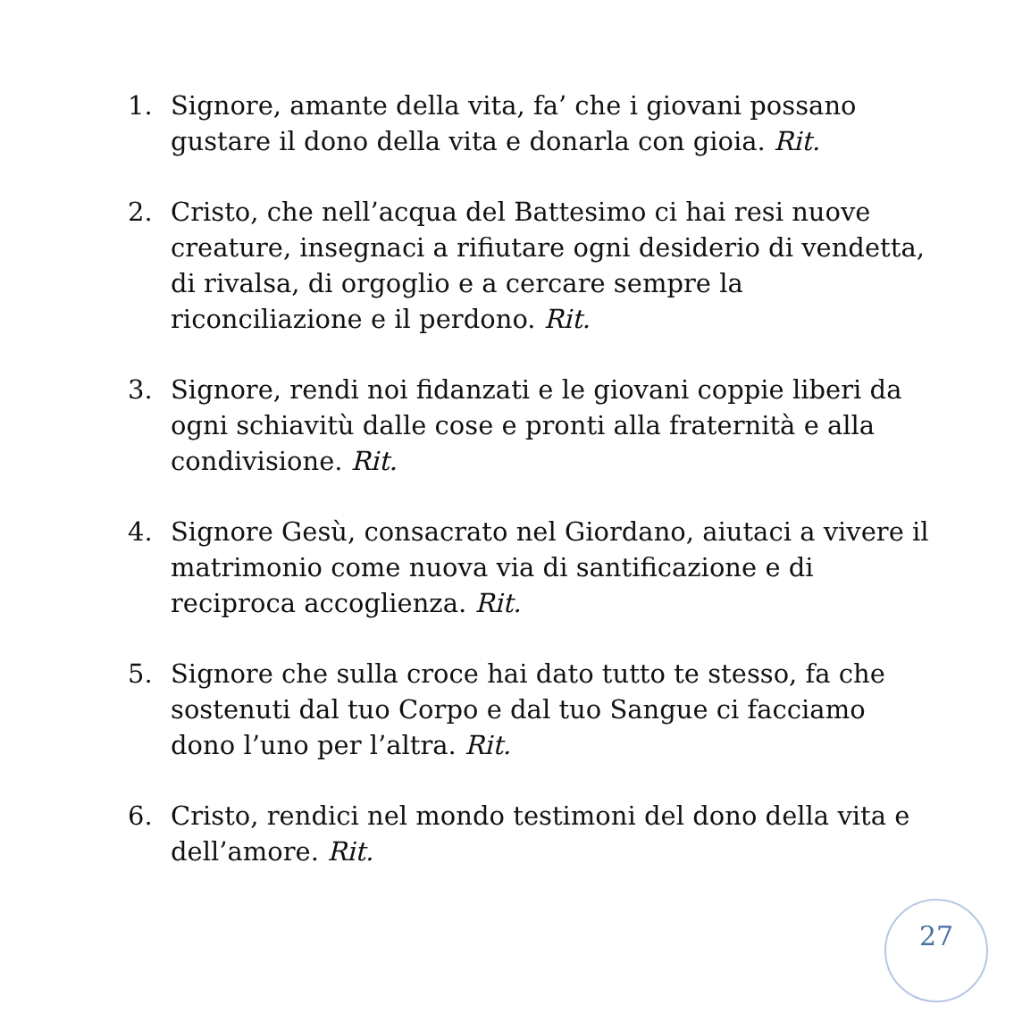1. Signore, amante della vita, fa’ che i giovani possano gustare il dono della vita e donarla con gioia. Rit.
2. Cristo, che nell’acqua del Battesimo ci hai resi nuove creature, insegnaci a rifiutare ogni desiderio di vendetta, di rivalsa, di orgoglio e a cercare sempre la riconciliazione e il perdono. Rit.
3. Signore, rendi noi fidanzati e le giovani coppie liberi da ogni schiavitù dalle cose e pronti alla fraternità e alla condivisione. Rit.
4. Signore Gesù, consacrato nel Giordano, aiutaci a vivere il matrimonio come nuova via di santificazione e di reciproca accoglienza. Rit.
5. Signore che sulla croce hai dato tutto te stesso, fa che sostenuti dal tuo Corpo e dal tuo Sangue ci facciamo dono l’uno per l’altra. Rit.
6. Cristo, rendici nel mondo testimoni del dono della vita e dell’amore. Rit.
27